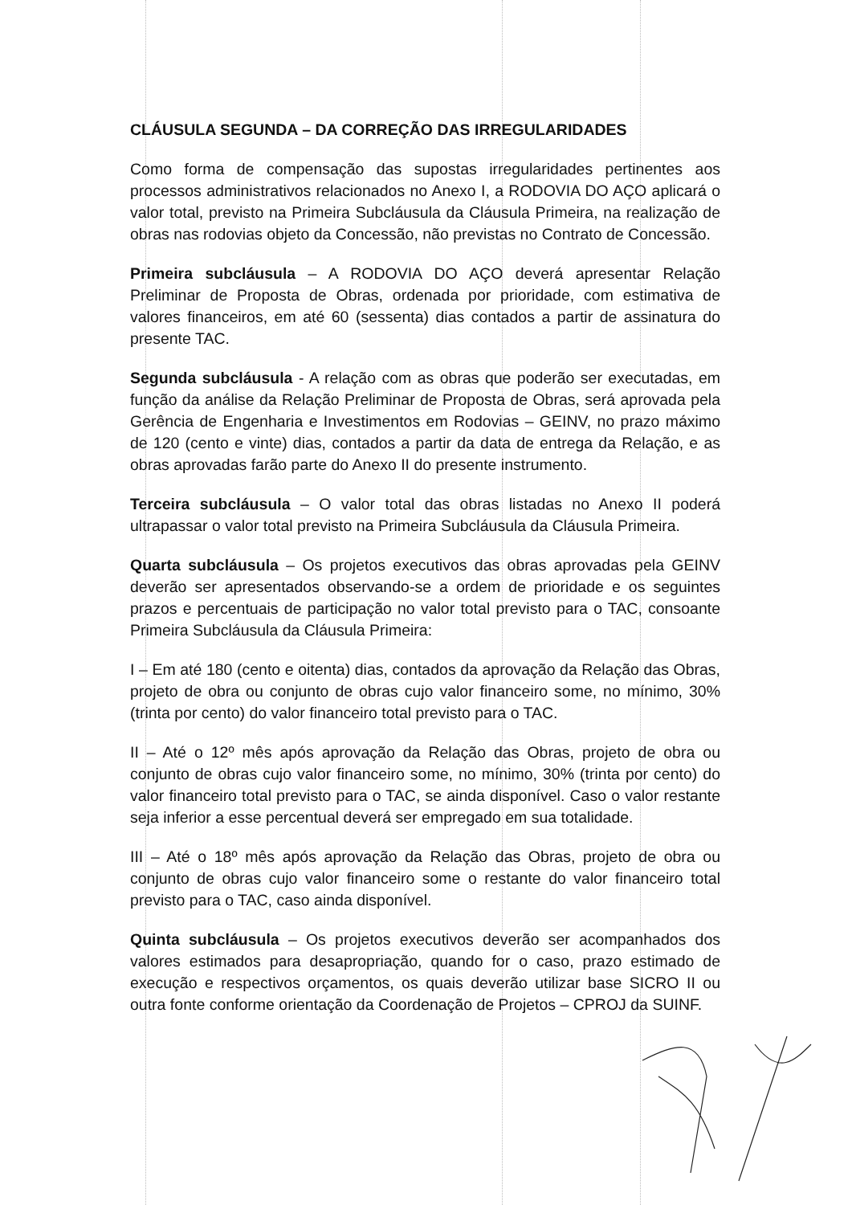CLÁUSULA SEGUNDA – DA CORREÇÃO DAS IRREGULARIDADES
Como forma de compensação das supostas irregularidades pertinentes aos processos administrativos relacionados no Anexo I, a RODOVIA DO AÇO aplicará o valor total, previsto na Primeira Subcláusula da Cláusula Primeira, na realização de obras nas rodovias objeto da Concessão, não previstas no Contrato de Concessão.
Primeira subcláusula – A RODOVIA DO AÇO deverá apresentar Relação Preliminar de Proposta de Obras, ordenada por prioridade, com estimativa de valores financeiros, em até 60 (sessenta) dias contados a partir de assinatura do presente TAC.
Segunda subcláusula - A relação com as obras que poderão ser executadas, em função da análise da Relação Preliminar de Proposta de Obras, será aprovada pela Gerência de Engenharia e Investimentos em Rodovias – GEINV, no prazo máximo de 120 (cento e vinte) dias, contados a partir da data de entrega da Relação, e as obras aprovadas farão parte do Anexo II do presente instrumento.
Terceira subcláusula – O valor total das obras listadas no Anexo II poderá ultrapassar o valor total previsto na Primeira Subcláusula da Cláusula Primeira.
Quarta subcláusula – Os projetos executivos das obras aprovadas pela GEINV deverão ser apresentados observando-se a ordem de prioridade e os seguintes prazos e percentuais de participação no valor total previsto para o TAC, consoante Primeira Subcláusula da Cláusula Primeira:
I – Em até 180 (cento e oitenta) dias, contados da aprovação da Relação das Obras, projeto de obra ou conjunto de obras cujo valor financeiro some, no mínimo, 30% (trinta por cento) do valor financeiro total previsto para o TAC.
II – Até o 12º mês após aprovação da Relação das Obras, projeto de obra ou conjunto de obras cujo valor financeiro some, no mínimo, 30% (trinta por cento) do valor financeiro total previsto para o TAC, se ainda disponível. Caso o valor restante seja inferior a esse percentual deverá ser empregado em sua totalidade.
III – Até o 18º mês após aprovação da Relação das Obras, projeto de obra ou conjunto de obras cujo valor financeiro some o restante do valor financeiro total previsto para o TAC, caso ainda disponível.
Quinta subcláusula – Os projetos executivos deverão ser acompanhados dos valores estimados para desapropriação, quando for o caso, prazo estimado de execução e respectivos orçamentos, os quais deverão utilizar base SICRO II ou outra fonte conforme orientação da Coordenação de Projetos – CPROJ da SUINF.